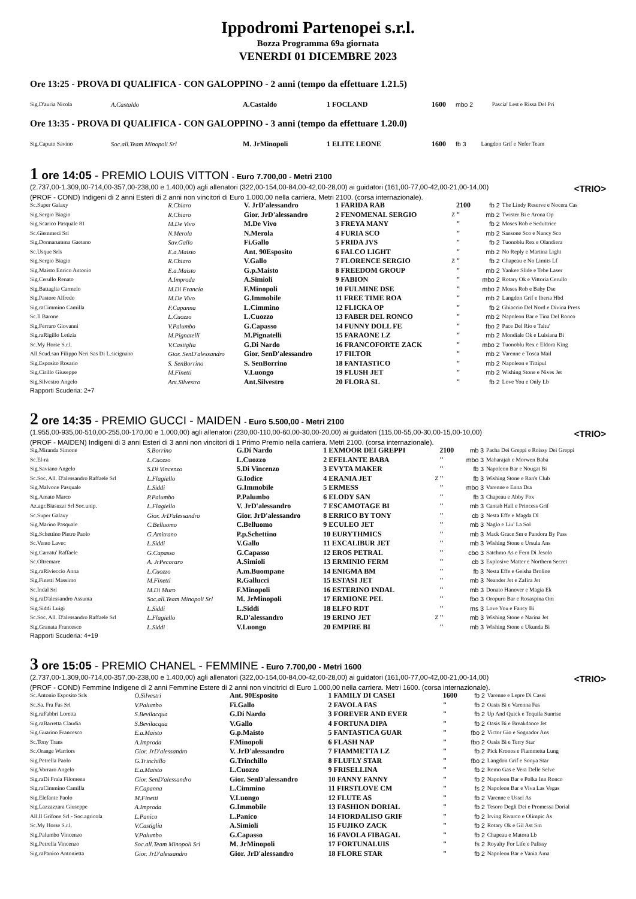Ippodromi Partenopei s.r.l.
Bozza Programma 69a giornata
VENERDI 01 DICEMBRE 2023
Ore 13:25 - PROVA DI QUALIFICA - CON GALOPPINO - 2 anni (tempo da effettuare 1.21.5)
| Sig.D'auria Nicola | A.Castaldo | A.Castaldo | 1 FOCLAND | 1600 | mbo 2 | Pascia' Lest e Rissa Del Pri |
Ore 13:35 - PROVA DI QUALIFICA - CON GALOPPINO - 3 anni (tempo da effettuare 1.20.0)
| Sig.Caputo Savino | Soc.all.Team Minopoli Srl | M. JrMinopoli | 1 ELITE LEONE | 1600 | fb 3 | Langdon Grif e Nefer Team |
1 ore 14:05 - PREMIO LOUIS VITTON - Euro 7.700,00 - Metri 2100
(2.737,00-1.309,00-714,00-357,00-238,00 e 1.400,00) agli allenatori (322,00-154,00-84,00-42,00-28,00) ai guidatori (161,00-77,00-42,00-21,00-14,00) <TRIO>
(PROF - COND) Indigeni di 2 anni Esteri di 2 anni non vincitori di Euro 1.000,00 nella carriera. Metri 2100. (corsa internazionale).
| Sc.Super Galaxy | R.Chiaro | V. JrD'alessandro | 1 FARIDA RAB | | 2100 | fb 2 | The Lindy Reserve e Nocera Cas |
| Sig.Sergio Biagio | R.Chiaro | Gior. JrD'alessandro | 2 FENOMENAL SERGIO | Z | " | mb 2 | Twister Bi e Arona Op |
| Sig.Scarico Pasquale 81 | M.De Vivo | M.De Vivo | 3 FREYA MANY | | " | fb 2 | Moses Rob e Seduttrice |
| Sc.Giemmeci Srl | N.Merola | N.Merola | 4 FURIA SCO | | " | mb 2 | Sansone Sco e Nancy Sco |
| Sig.Donnarumma Gaetano | Sav.Gallo | Fi.Gallo | 5 FRIDA JVS | | " | fb 2 | Tuonoblu Rex e Olandiera |
| Sc.Usque Srls | E.a.Maisto | Ant. 90Esposito | 6 FALCO LIGHT | | " | mb 2 | No Reply e Martina Light |
| Sig.Sergio Biagio | R.Chiaro | V.Gallo | 7 FLORENCE SERGIO | Z | " | fb 2 | Chapeau e No Limits Lf |
| Sig.Maisto Enrico Antonio | E.a.Maisto | G.p.Maisto | 8 FREEDOM GROUP | | " | mb 2 | Yankee Slide e Tebe Laser |
| Sig.Cerullo Renato | A.Improda | A.Simioli | 9 FABION | | " | mbo 2 | Rotary Ok e Vittoria Cerullo |
| Sig.Battaglia Carmelo | M.Di Francia | F.Minopoli | 10 FULMINE DSE | | " | mbo 2 | Moses Rob e Baby Dse |
| Sig.Pastore Alfredo | M.De Vivo | G.Immobile | 11 FREE TIME ROA | | " | mb 2 | Langdon Grif e Iberta Hbd |
| Sig.raCimmino Camilla | F.Capanna | L.Cimmino | 12 FLICKA OP | | " | fb 2 | Ghiaccio Del Nord e Divina Press |
| Sc.Il Barone | L.Cuozzo | L.Cuozzo | 13 FABER DEL RONCO | | " | mb 2 | Napoleon Bar e Tina Del Ronco |
| Sig.Ferraro Giovanni | V.Palumbo | G.Capasso | 14 FUNNY DOLL FE | | " | fbo 2 | Pace Del Rio e Taitu' |
| Sig.raRigillo Letizia | M.Pignatelli | M.Pignatelli | 15 FARAONE LZ | | " | mb 2 | Mondiale Ok e Luisiana Bi |
| Sc.My Horse S.r.l. | V.Castiglia | G.Di Nardo | 16 FRANCOFORTE ZACK | | " | mbo 2 | Tuonoblu Rex e Eldora King |
| All.Scud.san Filippo Neri Sas Di L.sicignano | Gior. SenD'alessandro | Gior. SenD'alessandro | 17 FILTOR | | " | mb 2 | Varenne e Tosca Mail |
| Sig.Esposito Rosario | S. SenBorrino | S. SenBorrino | 18 FANTASTICO | | " | mb 2 | Napoleon e Tittipul |
| Sig.Cirillo Giuseppe | M.Finetti | V.Luongo | 19 FLUSH JET | | " | mb 2 | Wishing Stone e Nives Jet |
| Sig.Silvestro Angelo | Ant.Silvestro | Ant.Silvestro | 20 FLORA SL | | " | fb 2 | Love You e Only Lb |
Rapporti Scuderia: 2+7
2 ore 14:35 - PREMIO GUCCI - MAIDEN - Euro 5.500,00 - Metri 2100
(1.955,00-935,00-510,00-255,00-170,00 e 1.000,00) agli allenatori (230,00-110,00-60,00-30,00-20,00) ai guidatori (115,00-55,00-30,00-15,00-10,00) <TRIO>
(PROF - MAIDEN) Indigeni di 3 anni Esteri di 3 anni non vincitori di 1 Primo Premio nella carriera. Metri 2100. (corsa internazionale).
| Sig.Miranda Simone | S.Borrino | G.Di Nardo | 1 EXMOOR DEI GREPPI | | 2100 | mb 3 | Pacha Dei Greppi e Roissy Dei Greppi |
| Sc.El-ra | L.Cuozzo | L.Cuozzo | 2 EFELANTE BABA | | " | mbo 3 | Maharajah e Morwen Baba |
| Sig.Saviano Angelo | S.Di Vincenzo | S.Di Vincenzo | 3 EVYTA MAKER | | " | fb 3 | Napoleon Bar e Nougat Bi |
| Sc.Soc. All. D'alessandro Raffaele Srl | L.Flagiello | G.Iodice | 4 ERANIA JET | Z | " | fb 3 | Wishing Stone e Ran's Club |
| Sig.Malvone Pasquale | L.Siddi | G.Immobile | 5 ERMESS | | " | mbo 3 | Varenne e Enna Dra |
| Sig.Amato Marco | P.Palumbo | P.Palumbo | 6 ELODY SAN | | " | fb 3 | Chapeau e Abby Fox |
| Az.agr.Biasuzzi Srl Soc.unip. | L.Flagiello | V. JrD'alessandro | 7 ESCAMOTAGE BI | | " | mb 3 | Cantab Hall e Princess Grif |
| Sc.Super Galaxy | Gior. JrD'alessandro | Gior. JrD'alessandro | 8 ERRICO BY TONY | | " | cb 3 | Nesta Effe e Magda Dl |
| Sig.Marino Pasquale | C.Belluomo | C.Belluomo | 9 ECULEO JET | | " | mb 3 | Naglo e Liu' La Sol |
| Sig.Schettino Pietro Paolo | G.Amitrano | P.p.Schettino | 10 EURYTHMICS | | " | mb 3 | Mack Grace Sm e Pandora By Pass |
| Sc.Vento Lavec | L.Siddi | V.Gallo | 11 EXCALIBUR JET | | " | mb 3 | Wishing Stone e Ursula Ans |
| Sig.Carratu' Raffaele | G.Capasso | G.Capasso | 12 EROS PETRAL | | " | cbo 3 | Satchmo As e Fern Di Jesolo |
| Sc.Oltremare | A. JrPecoraro | A.Simioli | 13 ERMINIO FERM | | " | cb 3 | Explosive Matter e Northern Secret |
| Sig.raRivieccio Anna | L.Cuozzo | A.m.Buompane | 14 ENIGMA BM | | " | fb 3 | Nesta Effe e Geisha Broline |
| Sig.Finetti Massimo | M.Finetti | R.Gallucci | 15 ESTASI JET | | " | mb 3 | Neander Jet e Zafira Jet |
| Sc.Indal Srl | M.Di Muro | F.Minopoli | 16 ESTERINO INDAL | | " | mb 3 | Donato Hanover e Magia Ek |
| Sig.raD'alessandro Assunta | Soc.all.Team Minopoli Srl | M. JrMinopoli | 17 ERMIONE PEL | | " | fbo 3 | Oropuro Bar e Rosaspina Om |
| Sig.Siddi Luigi | L.Siddi | L.Siddi | 18 ELFO RDT | | " | ms 3 | Love You e Fancy Bi |
| Sc.Soc. All. D'alessandro Raffaele Srl | L.Flagiello | R.D'alessandro | 19 ERINO JET | Z | " | mb 3 | Wishing Stone e Narina Jet |
| Sig.Granata Francesco | L.Siddi | V.Luongo | 20 EMPIRE BI | | " | mb 3 | Wishing Stone e Ukunda Bi |
Rapporti Scuderia: 4+19
3 ore 15:05 - PREMIO CHANEL - FEMMINE - Euro 7.700,00 - Metri 1600
(2.737,00-1.309,00-714,00-357,00-238,00 e 1.400,00) agli allenatori (322,00-154,00-84,00-42,00-28,00) ai guidatori (161,00-77,00-42,00-21,00-14,00) <TRIO>
(PROF - COND) Femmine Indigene di 2 anni Femmine Estere di 2 anni non vincitrici di Euro 1.000,00 nella carriera. Metri 1600. (corsa internazionale).
| Sc.Antonio Esposito Srls | O.Silvestri | Ant. 90Esposito | 1 FAMILY DI CASEI | 1600 | fb 2 | Varenne e Lepre Di Casei |
| Sc.Sa. Fra Fas Srl | V.Palumbo | Fi.Gallo | 2 FAVOLA FAS | " | fb 2 | Oasis Bi e Varenna Fas |
| Sig.raFabbri Loretta | S.Bevilacqua | G.Di Nardo | 3 FOREVER AND EVER | " | fb 2 | Up And Quick e Tequila Sunrise |
| Sig.raBarretta Claudia | S.Bevilacqua | V.Gallo | 4 FORTUNA DIPA | " | fb 2 | Oasis Bi e Breakdance Jet |
| Sig.Guarino Francesco | E.a.Maisto | G.p.Maisto | 5 FANTASTICA GUAR | " | fbo 2 | Victor Gio e Sognador Ans |
| Sc.Tony Trans | A.Improda | F.Minopoli | 6 FLASH NAP | " | fbo 2 | Oasis Bi e Terry Star |
| Sc.Orange Warriors | Gior. JrD'alessandro | V. JrD'alessandro | 7 FIAMMETTA LZ | " | fb 2 | Pick Kronos e Fiammetta Lung |
| Sig.Petrella Paolo | G.Trinchillo | G.Trinchillo | 8 FLUFLY STAR | " | fbo 2 | Langdon Grif e Sonya Star |
| Sig.Vorraro Angelo | E.a.Maisto | L.Cuozzo | 9 FRISELLINA | " | fb 2 | Remo Gas e Vera Delle Selve |
| Sig.raDi Fraia Filomena | Gior. SenD'alessandro | Gior. SenD'alessandro | 10 FANNY FANNY | " | fb 2 | Napoleon Bar e Polka Inn Ronco |
| Sig.raCimmino Camilla | F.Capanna | L.Cimmino | 11 FIRSTLOVE CM | " | fs 2 | Napoleon Bar e Viva Las Vegas |
| Sig.Elefante Paolo | M.Finetti | V.Luongo | 12 FLUTE AS | " | fb 2 | Varenne e Ussel As |
| Sig.Lazzazzara Giuseppe | A.Improda | G.Immobile | 13 FASHION DORIAL | " | fb 2 | Tesoro Degli Dei e Promessa Dorial |
| All.Il Grifone Srl - Soc.agricola | L.Panico | L.Panico | 14 FIORDALISO GRIF | " | fb 2 | Irving Rivarco e Olimpic As |
| Sc.My Horse S.r.l. | V.Castiglia | A.Simioli | 15 FUJIKO ZACK | " | fb 2 | Rotary Ok e Gil Ast Sm |
| Sig.Palumbo Vincenzo | V.Palumbo | G.Capasso | 16 FAVOLA FIBAGAL | " | fb 2 | Chapeau e Matora Lb |
| Sig.Petrella Vincenzo | Soc.all.Team Minopoli Srl | M. JrMinopoli | 17 FORTUNALUIS | " | fs 2 | Royalty For Life e Palissy |
| Sig.raPanico Antonietta | Gior. JrD'alessandro | Gior. JrD'alessandro | 18 FLORE STAR | " | fb 2 | Napoleon Bar e Vania Ama |